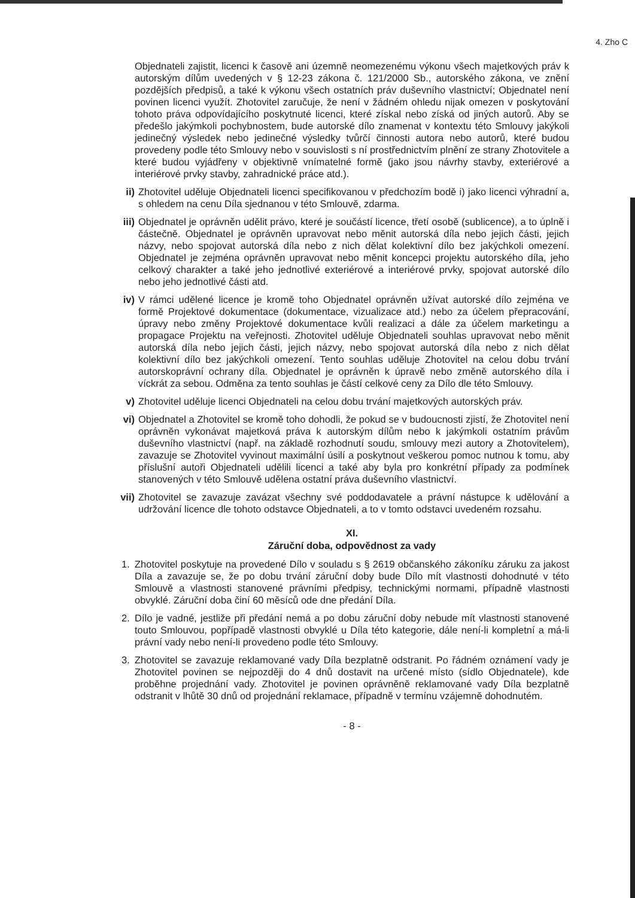4. Zho C
Objednateli zajistit, licenci k časově ani územně neomezenému výkonu všech majetkových práv k autorským dílům uvedených v § 12-23 zákona č. 121/2000 Sb., autorského zákona, ve znění pozdějších předpisů, a také k výkonu všech ostatních práv duševního vlastnictví; Objednatel není povinen licenci využít. Zhotovitel zaručuje, že není v žádném ohledu nijak omezen v poskytování tohoto práva odpovídajícího poskytnuté licenci, které získal nebo získá od jiných autorů. Aby se předešlo jakýmkoli pochybnostem, bude autorské dílo znamenat v kontextu této Smlouvy jakýkoli jedinečný výsledek nebo jedinečné výsledky tvůrčí činnosti autora nebo autorů, které budou provedeny podle této Smlouvy nebo v souvislosti s ní prostřednictvím plnění ze strany Zhotovitele a které budou vyjádřeny v objektivně vnímatelné formě (jako jsou návrhy stavby, exteriérové a interiérové prvky stavby, zahradnické práce atd.).
ii) Zhotovitel uděluje Objednateli licenci specifikovanou v předchozím bodě i) jako licenci výhradní a, s ohledem na cenu Díla sjednanou v této Smlouvě, zdarma.
iii)
Objednatel je oprávněn udělit právo, které je součástí licence, třetí osobě (sublicence), a to úplně i částečně. Objednatel je oprávněn upravovat nebo měnit autorská díla nebo jejich části, jejich názvy, nebo spojovat autorská díla nebo z nich dělat kolektivní dílo bez jakýchkoli omezení. Objednatel je zejména oprávněn upravovat nebo měnit koncepci projektu autorského díla, jeho celkový charakter a také jeho jednotlivé exteriérové a interiérové prvky, spojovat autorské dílo nebo jeho jednotlivé části atd.
iv) V rámci udělené licence je kromě toho Objednatel oprávněn užívat autorské dílo zejména ve formě Projektové dokumentace (dokumentace, vizualizace atd.) nebo za účelem přepracování, úpravy nebo změny Projektové dokumentace kvůli realizaci a dále za účelem marketingu a propagace Projektu na veřejnosti. Zhotovitel uděluje Objednateli souhlas upravovat nebo měnit autorská díla nebo jejich části, jejich názvy, nebo spojovat autorská díla nebo z nich dělat kolektivní dílo bez jakýchkoli omezení. Tento souhlas uděluje Zhotovitel na celou dobu trvání autorskoprávní ochrany díla. Objednatel je oprávněn k úpravě nebo změně autorského díla i víckrát za sebou. Odměna za tento souhlas je částí celkové ceny za Dílo dle této Smlouvy.
v) Zhotovitel uděluje licenci Objednateli na celou dobu trvání majetkových autorských práv.
vi) Objednatel a Zhotovitel se kromě toho dohodli, že pokud se v budoucnosti zjistí, že Zhotovitel není oprávněn vykonávat majetková práva k autorským dílům nebo k jakýmkoli ostatním právům duševního vlastnictví (např. na základě rozhodnutí soudu, smlouvy mezi autory a Zhotovitelem), zavazuje se Zhotovitel vyvinout maximální úsilí a poskytnout veškerou pomoc nutnou k tomu, aby příslušní autoři Objednateli udělili licenci a také aby byla pro konkrétní případy za podmínek stanovených v této Smlouvě udělena ostatní práva duševního vlastnictví.
vii)
Zhotovitel se zavazuje zavázat všechny své poddodavatele a právní nástupce k udělování a udržování licence dle tohoto odstavce Objednateli, a to v tomto odstavci uvedeném rozsahu.
XI.
Záruční doba, odpovědnost za vady
1. Zhotovitel poskytuje na provedené Dílo v souladu s § 2619 občanského zákoníku záruku za jakost Díla a zavazuje se, že po dobu trvání záruční doby bude Dílo mít vlastnosti dohodnuté v této Smlouvě a vlastnosti stanovené právními předpisy, technickými normami, případně vlastnosti obvyklé. Záruční doba činí 60 měsíců ode dne předání Díla.
2. Dílo je vadné, jestliže při předání nemá a po dobu záruční doby nebude mít vlastnosti stanovené touto Smlouvou, popřípadě vlastnosti obvyklé u Díla této kategorie, dále není-li kompletní a má-li právní vady nebo není-li provedeno podle této Smlouvy.
3. Zhotovitel se zavazuje reklamované vady Díla bezplatně odstranit. Po řádném oznámení vady je Zhotovitel povinen se nejpozději do 4 dnů dostavit na určené místo (sídlo Objednatele), kde proběhne projednání vady. Zhotovitel je povinen oprávněně reklamované vady Díla bezplatně odstranit v lhůtě 30 dnů od projednání reklamace, případně v termínu vzájemně dohodnutém.
- 8 -